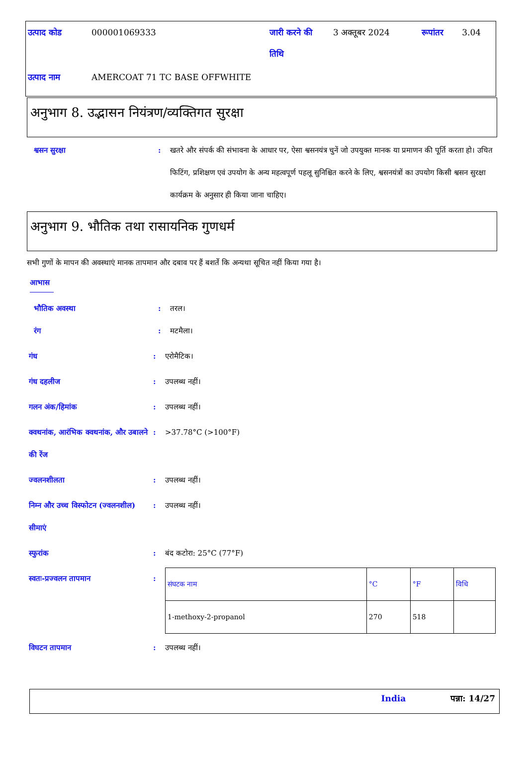| उत्पाद कोड | 000001069333 | जारी करने की तिथि | 3 अक्तूबर 2024 | रूपांतर | 3.04 |
| उत्पाद नाम | AMERCOAT 71 TC BASE OFFWHITE | | | | |
अनुभाग 8. उद्भासन नियंत्रण/व्यक्तिगत सुरक्षा
श्वसन सुरक्षा : खतरे और संपर्क की संभावना के आधार पर, ऐसा श्वसनयंत्र चुनें जो उपयुक्त मानक या प्रमाणन की पूर्ति करता हो। उचित फिटिंग, प्रशिक्षण एवं उपयोग के अन्य महत्वपूर्ण पहलू सुनिश्चित करने के लिए, श्वसनयंत्रों का उपयोग किसी श्वसन सुरक्षा कार्यक्रम के अनुसार ही किया जाना चाहिए।
अनुभाग 9. भौतिक तथा रासायनिक गुणधर्म
सभी गुणों के मापन की अवस्थाएं मानक तापमान और दबाव पर हैं बशर्ते कि अन्यथा सूचित नहीं किया गया है।
आभास
भौतिक अवस्था : तरल।
रंग : मटमैला।
गंध : एरोमैटिक।
गंध दहलीज : उपलब्ध नहीं।
गलन अंक/हिमांक : उपलब्ध नहीं।
क्वथनांक, आरंभिक क्वथनांक, और उबालने की रेंज
: >37.78°C (>100°F)
ज्वलनशीलता : उपलब्ध नहीं।
निम्न और उच्च विस्फोटन (ज्वलनशील) सीमाएं
: उपलब्ध नहीं।
स्फुरांक : बंद कटोरा: 25°C (77°F)
स्वतः-प्रज्वलन तापमान :
| संघटक नाम | °C | °F | विधि |
| --- | --- | --- | --- |
| 1-methoxy-2-propanol | 270 | 518 | |
विघटन तापमान : उपलब्ध नहीं।
India पन्ना: 14/27